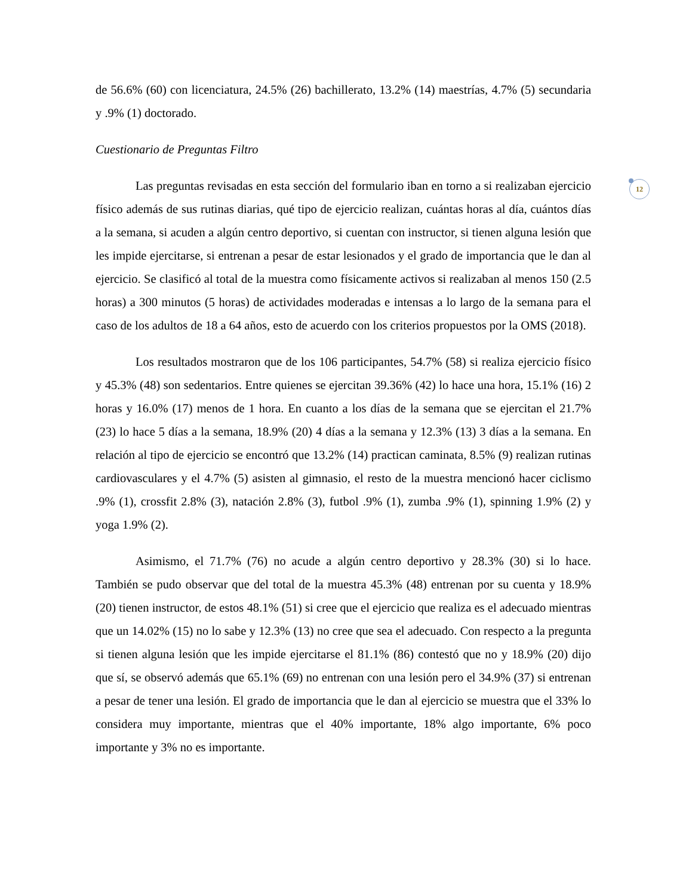12
de 56.6% (60) con licenciatura, 24.5% (26) bachillerato, 13.2% (14) maestrías, 4.7% (5) secundaria y .9% (1) doctorado.
Cuestionario de Preguntas Filtro
Las preguntas revisadas en esta sección del formulario iban en torno a si realizaban ejercicio físico además de sus rutinas diarias, qué tipo de ejercicio realizan, cuántas horas al día, cuántos días a la semana, si acuden a algún centro deportivo, si cuentan con instructor, si tienen alguna lesión que les impide ejercitarse, si entrenan a pesar de estar lesionados y el grado de importancia que le dan al ejercicio. Se clasificó al total de la muestra como físicamente activos si realizaban al menos 150 (2.5 horas) a 300 minutos (5 horas) de actividades moderadas e intensas a lo largo de la semana para el caso de los adultos de 18 a 64 años, esto de acuerdo con los criterios propuestos por la OMS (2018).
Los resultados mostraron que de los 106 participantes, 54.7% (58) si realiza ejercicio físico y 45.3% (48) son sedentarios. Entre quienes se ejercitan 39.36% (42) lo hace una hora, 15.1% (16) 2 horas y 16.0% (17) menos de 1 hora. En cuanto a los días de la semana que se ejercitan el 21.7% (23) lo hace 5 días a la semana, 18.9% (20) 4 días a la semana y 12.3% (13) 3 días a la semana. En relación al tipo de ejercicio se encontró que 13.2% (14) practican caminata, 8.5% (9) realizan rutinas cardiovasculares y el 4.7% (5) asisten al gimnasio, el resto de la muestra mencionó hacer ciclismo .9% (1), crossfit 2.8% (3), natación 2.8% (3), futbol .9% (1), zumba .9% (1), spinning 1.9% (2) y yoga 1.9% (2).
Asimismo, el 71.7% (76) no acude a algún centro deportivo y 28.3% (30) si lo hace. También se pudo observar que del total de la muestra 45.3% (48) entrenan por su cuenta y 18.9% (20) tienen instructor, de estos 48.1% (51) si cree que el ejercicio que realiza es el adecuado mientras que un 14.02% (15) no lo sabe y 12.3% (13) no cree que sea el adecuado. Con respecto a la pregunta si tienen alguna lesión que les impide ejercitarse el 81.1% (86) contestó que no y 18.9% (20) dijo que sí, se observó además que 65.1% (69) no entrenan con una lesión pero el 34.9% (37) si entrenan a pesar de tener una lesión. El grado de importancia que le dan al ejercicio se muestra que el 33% lo considera muy importante, mientras que el 40% importante, 18% algo importante, 6% poco importante y 3% no es importante.